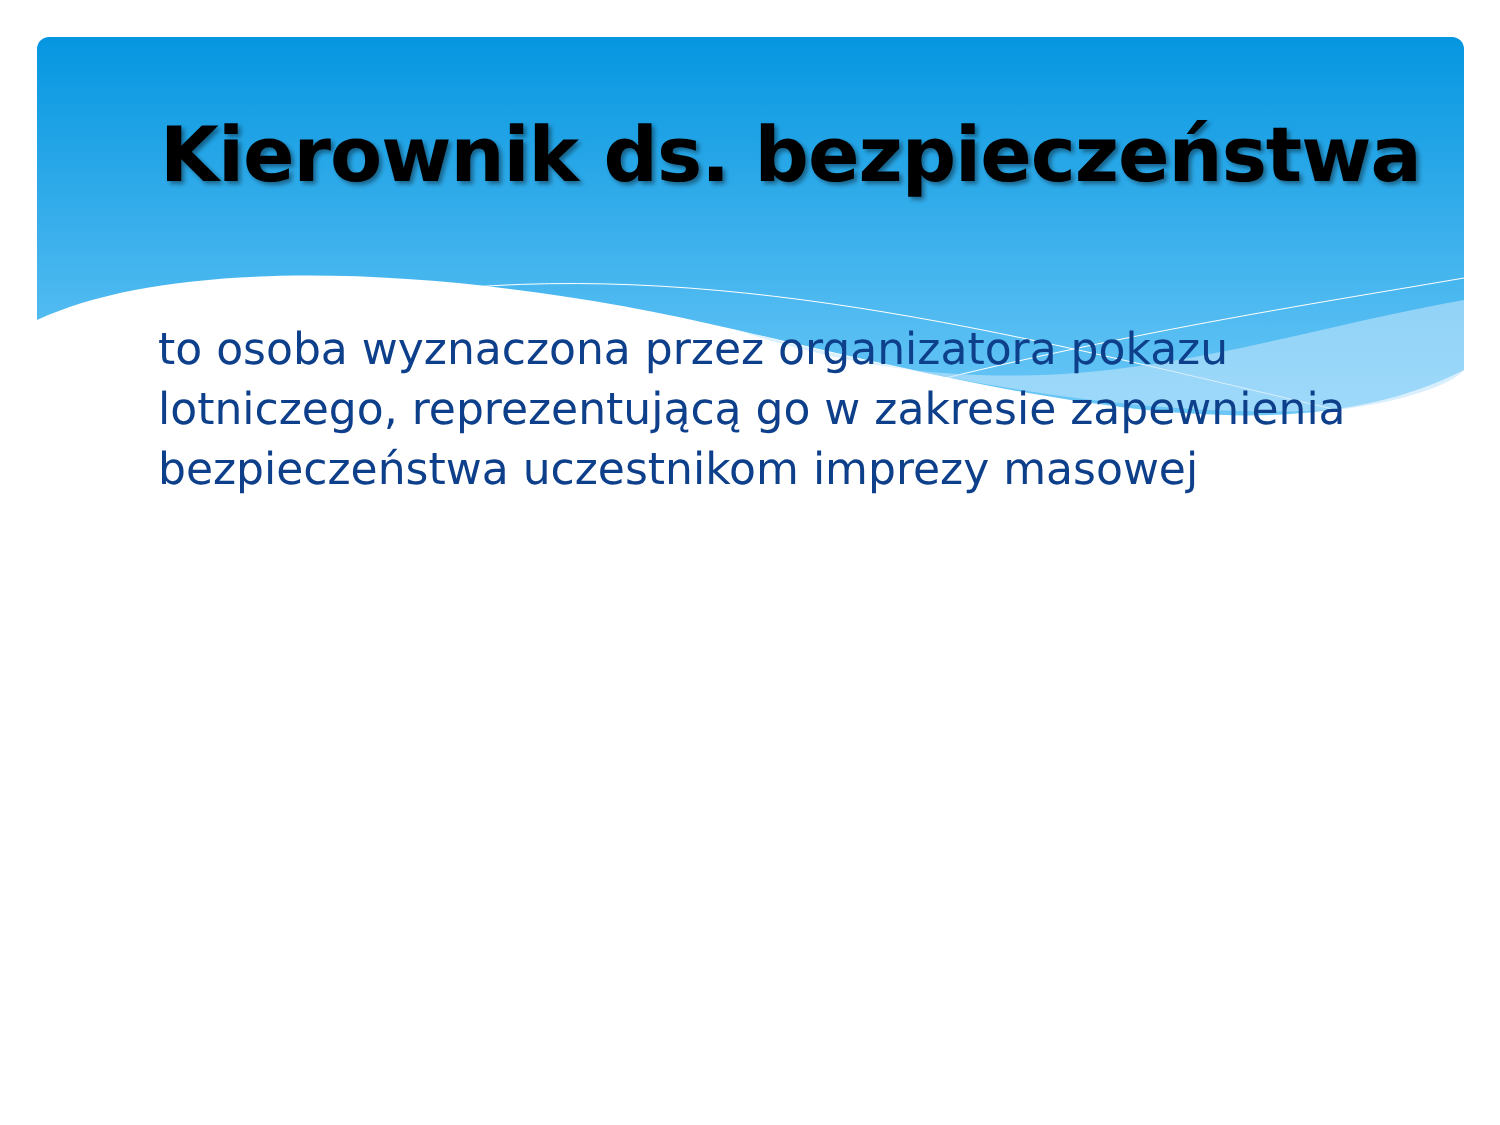Kierownik ds. bezpieczeństwa
to osoba wyznaczona przez organizatora pokazu lotniczego, reprezentującą go w zakresie zapewnienia bezpieczeństwa uczestnikom imprezy masowej